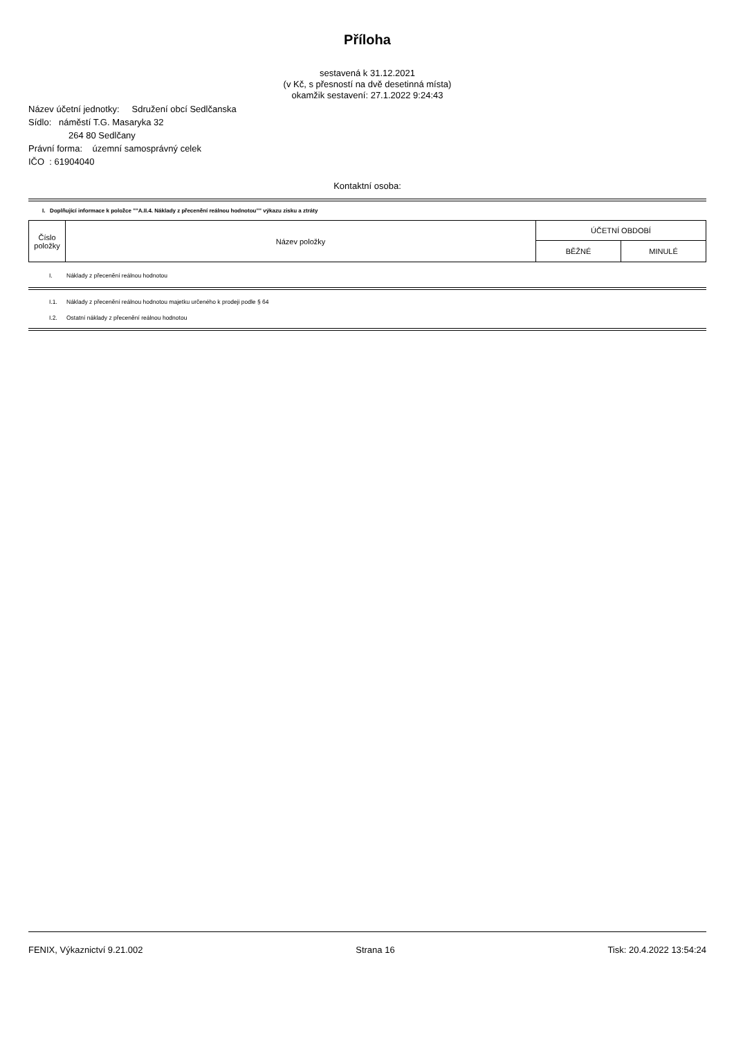Příloha
sestavená k 31.12.2021
(v Kč, s přesností na dvě desetinná místa)
okamžik sestavení: 27.1.2022 9:24:43
Název účetní jednotky: Sdružení obcí Sedlčanska
Sídlo: náměstí T.G. Masaryka 32
264 80 Sedlčany
Právní forma: územní samosprávný celek
IČO : 61904040
Kontaktní osoba:
I. Doplňující informace k položce ""A.II.4. Náklady z přecenění reálnou hodnotou"" výkazu zisku a ztráty
| Číslo položky | Název položky | ÚČETNÍ OBDOBÍ | |
| | | BĚŽNÉ | MINULÉ |
I. Náklady z přecenění reálnou hodnotou
I.1. Náklady z přecenění reálnou hodnotou majetku určeného k prodeji podle § 64
I.2. Ostatní náklady z přecenění reálnou hodnotou
FENIX, Výkaznictví 9.21.002 Strana 16 Tisk: 20.4.2022 13:54:24